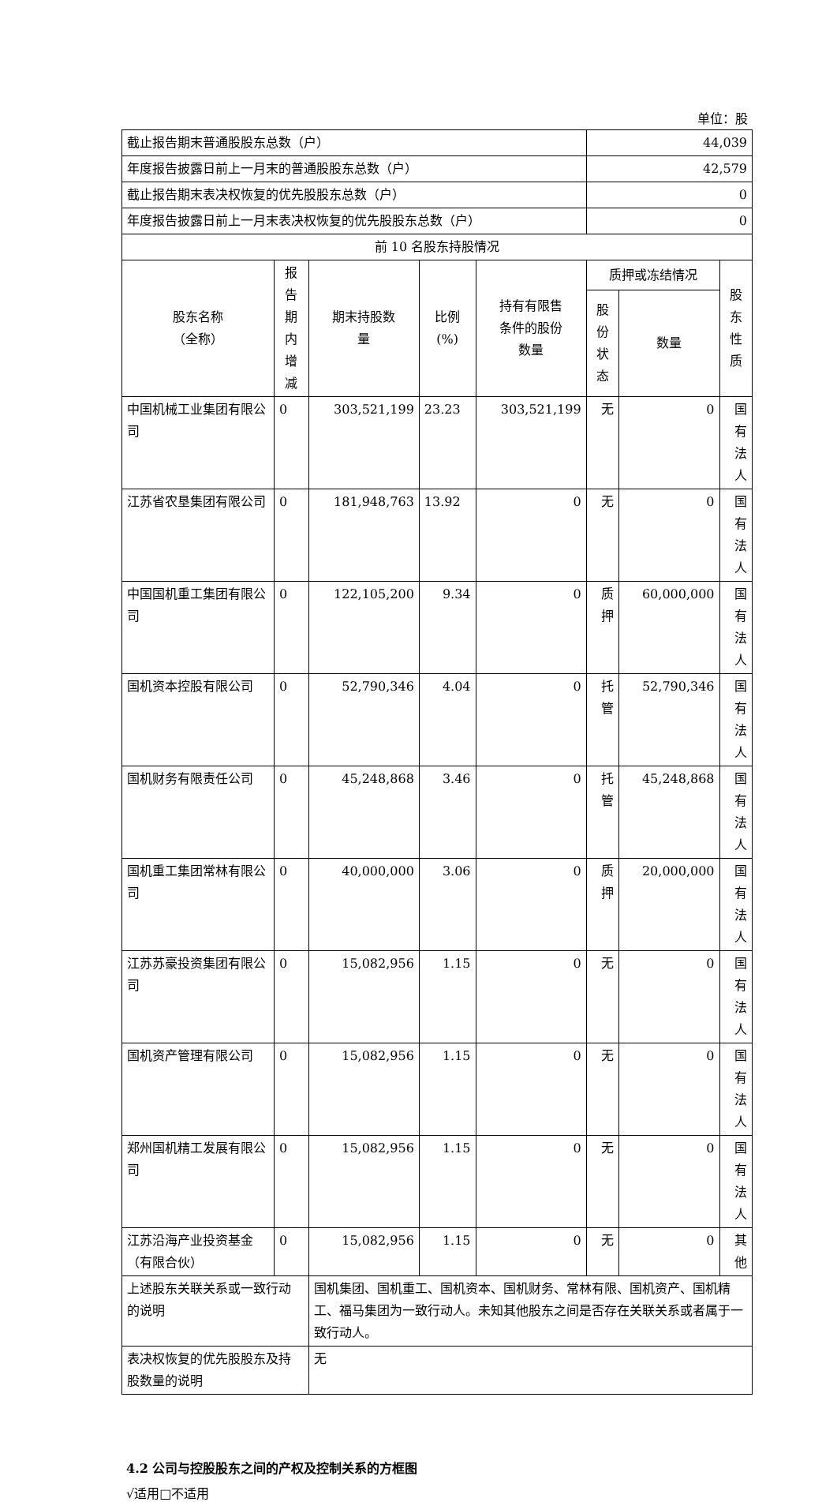单位：股
| 截止报告期末普通股股东总数（户） | | | | | 44,039 | | |
| 年度报告披露日前上一月末的普通股股东总数（户） | | | | | 42,579 | | |
| 截止报告期末表决权恢复的优先股股东总数（户） | | | | | 0 | | |
| 年度报告披露日前上一月末表决权恢复的优先股股东总数（户） | | | | | 0 | | |
| 前 10 名股东持股情况 | | | | | | | |
| 股东名称 （全称） | 报告期 内增减 | 期末持股数 量 | 比例 (%) | 持有有限售 条件的股份 数量 | 质押或冻结情况 | | 股东 性质 |
| | | | | | 股份 状态 | 数量 | |
| 中国机械工业集团有限公司 | 0 | 303,521,199 | 23.23 | 303,521,199 | 无 | 0 | 国有 法人 |
| 江苏省农垦集团有限公司 | 0 | 181,948,763 | 13.92 | 0 | 无 | 0 | 国有 法人 |
| 中国国机重工集团有限公司 | 0 | 122,105,200 | 9.34 | 0 | 质押 | 60,000,000 | 国有 法人 |
| 国机资本控股有限公司 | 0 | 52,790,346 | 4.04 | 0 | 托管 | 52,790,346 | 国有 法人 |
| 国机财务有限责任公司 | 0 | 45,248,868 | 3.46 | 0 | 托管 | 45,248,868 | 国有 法人 |
| 国机重工集团常林有限公司 | 0 | 40,000,000 | 3.06 | 0 | 质押 | 20,000,000 | 国有 法人 |
| 江苏苏豪投资集团有限公司 | 0 | 15,082,956 | 1.15 | 0 | 无 | 0 | 国有 法人 |
| 国机资产管理有限公司 | 0 | 15,082,956 | 1.15 | 0 | 无 | 0 | 国有 法人 |
| 郑州国机精工发展有限公司 | 0 | 15,082,956 | 1.15 | 0 | 无 | 0 | 国有 法人 |
| 江苏沿海产业投资基金（有限合伙） | 0 | 15,082,956 | 1.15 | 0 | 无 | 0 | 其他 |
| 上述股东关联关系或一致行动的说明 | | 国机集团、国机重工、国机资本、国机财务、常林有限、国机资产、国机精工、福马集团为一致行动人。未知其他股东之间是否存在关联关系或者属于一致行动人。 | | | | | |
| 表决权恢复的优先股股东及持股数量的说明 | | 无 | | | | | |
4.2 公司与控股股东之间的产权及控制关系的方框图
√适用□不适用